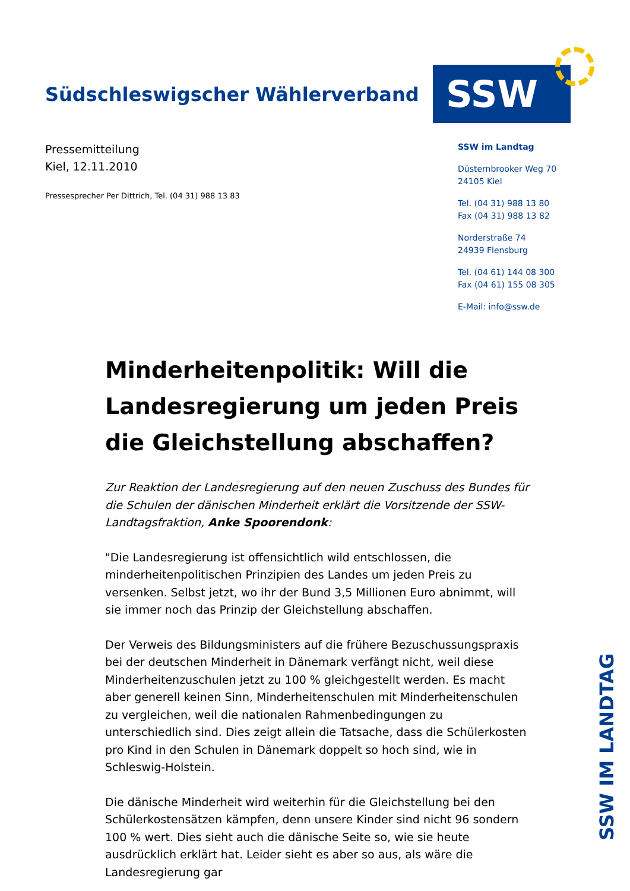Südschleswigscher Wählerverband
SSW
Pressemitteilung
Kiel, 12.11.2010
Pressesprecher Per Dittrich, Tel. (04 31) 988 13 83
SSW im Landtag
Düsternbrooker Weg 70
24105 Kiel
Tel. (04 31) 988 13 80
Fax (04 31) 988 13 82
Norderstraße 74
24939 Flensburg
Tel. (04 61) 144 08 300
Fax (04 61) 155 08 305
E-Mail: info@ssw.de
Minderheitenpolitik: Will die Landesregierung um jeden Preis die Gleichstellung abschaffen?
Zur Reaktion der Landesregierung auf den neuen Zuschuss des Bundes für die Schulen der dänischen Minderheit erklärt die Vorsitzende der SSW-Landtagsfraktion, Anke Spoorendonk:
"Die Landesregierung ist offensichtlich wild entschlossen, die minderheitenpolitischen Prinzipien des Landes um jeden Preis zu versenken. Selbst jetzt, wo ihr der Bund 3,5 Millionen Euro abnimmt, will sie immer noch das Prinzip der Gleichstellung abschaffen.
Der Verweis des Bildungsministers auf die frühere Bezuschussungspraxis bei der deutschen Minderheit in Dänemark verfängt nicht, weil diese Minderheitenzuschulen jetzt zu 100 % gleichgestellt werden. Es macht aber generell keinen Sinn, Minderheitenschulen mit Minderheitenschulen zu vergleichen, weil die nationalen Rahmenbedingungen zu unterschiedlich sind. Dies zeigt allein die Tatsache, dass die Schülerkosten pro Kind in den Schulen in Dänemark doppelt so hoch sind, wie in Schleswig-Holstein.
Die dänische Minderheit wird weiterhin für die Gleichstellung bei den Schülerkostensätzen kämpfen, denn unsere Kinder sind nicht 96 sondern 100 % wert. Dies sieht auch die dänische Seite so, wie sie heute ausdrücklich erklärt hat. Leider sieht es aber so aus, als wäre die Landesregierung gar
SSW IM LANDTAG